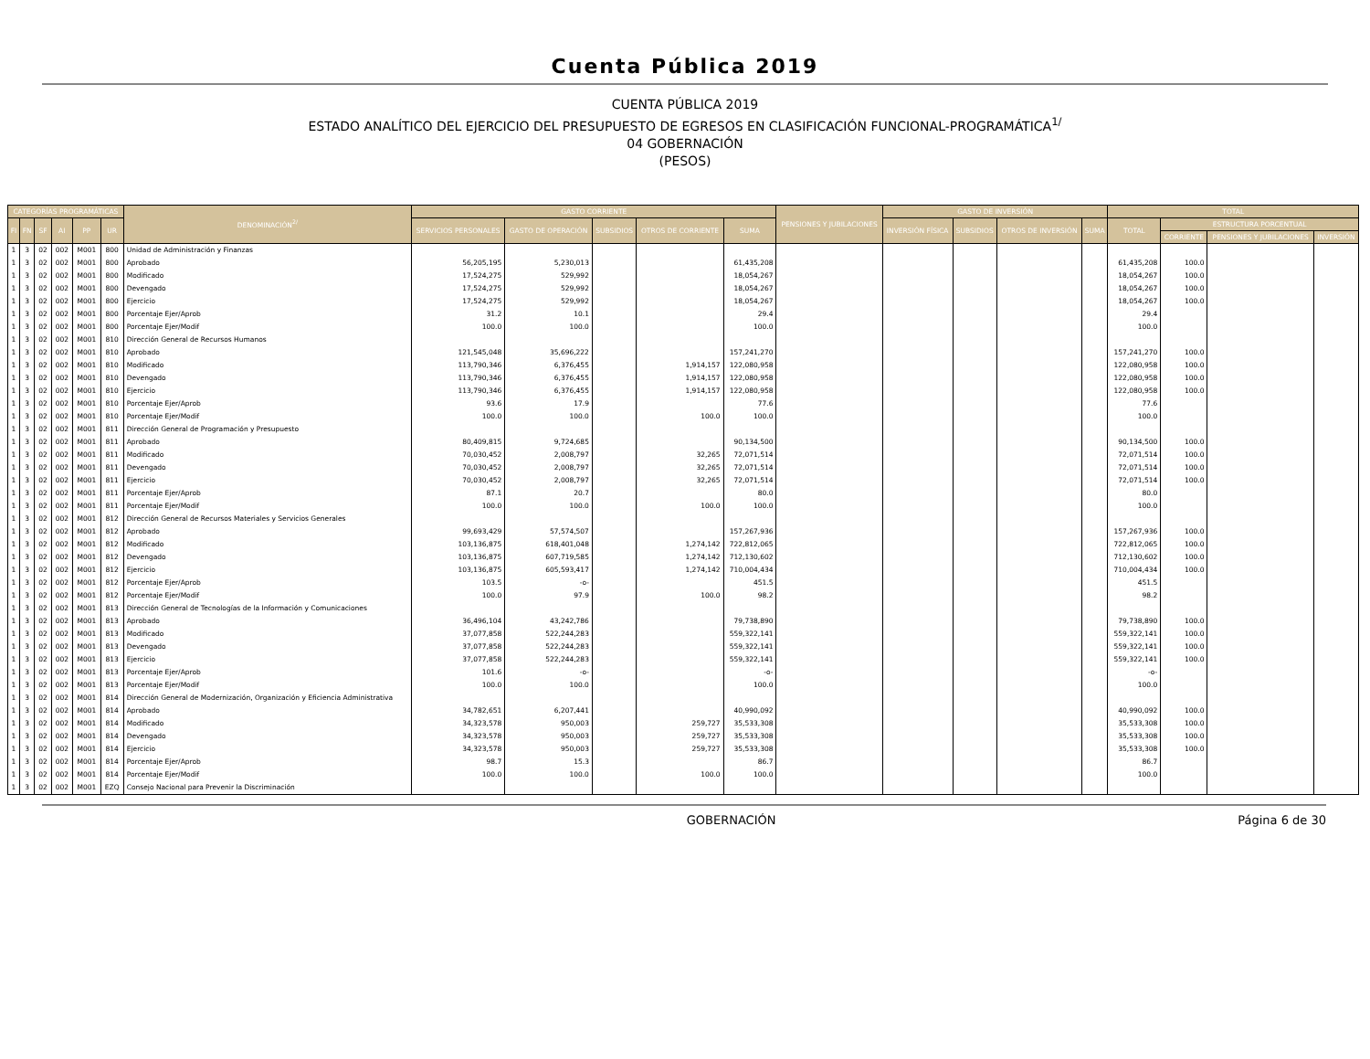Cuenta Pública 2019
CUENTA PÚBLICA 2019
ESTADO ANALÍTICO DEL EJERCICIO DEL PRESUPUESTO DE EGRESOS EN CLASIFICACIÓN FUNCIONAL-PROGRAMÁTICA<sup>1/</sup>
04 GOBERNACIÓN
(PESOS)
| CATEGORÍAS PROGRAMÁTICAS | | | | | | DENOMINACIÓN<sup>2/</sup> | GASTO CORRIENTE | | | | | PENSIONES Y JUBILACIONES | GASTO DE INVERSIÓN | | | | TOTAL | | | |
| --- | --- | --- | --- | --- | --- | --- | --- | --- | --- | --- | --- | --- | --- | --- | --- | --- | --- | --- | --- | --- |
| FI | FN | SF | AI | PP | UR | | SERVICIOS PERSONALES | GASTO DE OPERACIÓN | SUBSIDIOS | OTROS DE CORRIENTE | SUMA | | INVERSIÓN FÍSICA | SUBSIDIOS | OTROS DE INVERSIÓN | SUMA | TOTAL | ESTRUCTURA PORCENTUAL | | |
| | | | | | | | | | | | | | | | | | | CORRIENTE | PENSIONES Y JUBILACIONES | INVERSIÓN |
| 1 | 3 | 02 | 002 | M001 | 800 | Unidad de Administración y Finanzas | | | | | | | | | | | | | | |
| 1 | 3 | 02 | 002 | M001 | 800 | Aprobado | 56,205,195 | 5,230,013 | | | 61,435,208 | | | | | | 61,435,208 | 100.0 | | |
| 1 | 3 | 02 | 002 | M001 | 800 | Modificado | 17,524,275 | 529,992 | | | 18,054,267 | | | | | | 18,054,267 | 100.0 | | |
| 1 | 3 | 02 | 002 | M001 | 800 | Devengado | 17,524,275 | 529,992 | | | 18,054,267 | | | | | | 18,054,267 | 100.0 | | |
| 1 | 3 | 02 | 002 | M001 | 800 | Ejercicio | 17,524,275 | 529,992 | | | 18,054,267 | | | | | | 18,054,267 | 100.0 | | |
| 1 | 3 | 02 | 002 | M001 | 800 | Porcentaje Ejer/Aprob | 31.2 | 10.1 | | | 29.4 | | | | | | 29.4 | | | |
| 1 | 3 | 02 | 002 | M001 | 800 | Porcentaje Ejer/Modif | 100.0 | 100.0 | | | 100.0 | | | | | | 100.0 | | | |
| 1 | 3 | 02 | 002 | M001 | 810 | Dirección General de Recursos Humanos | | | | | | | | | | | | | | |
| 1 | 3 | 02 | 002 | M001 | 810 | Aprobado | 121,545,048 | 35,696,222 | | | 157,241,270 | | | | | | 157,241,270 | 100.0 | | |
| 1 | 3 | 02 | 002 | M001 | 810 | Modificado | 113,790,346 | 6,376,455 | | 1,914,157 | 122,080,958 | | | | | | 122,080,958 | 100.0 | | |
| 1 | 3 | 02 | 002 | M001 | 810 | Devengado | 113,790,346 | 6,376,455 | | 1,914,157 | 122,080,958 | | | | | | 122,080,958 | 100.0 | | |
| 1 | 3 | 02 | 002 | M001 | 810 | Ejercicio | 113,790,346 | 6,376,455 | | 1,914,157 | 122,080,958 | | | | | | 122,080,958 | 100.0 | | |
| 1 | 3 | 02 | 002 | M001 | 810 | Porcentaje Ejer/Aprob | 93.6 | 17.9 | | | 77.6 | | | | | | 77.6 | | | |
| 1 | 3 | 02 | 002 | M001 | 810 | Porcentaje Ejer/Modif | 100.0 | 100.0 | | 100.0 | 100.0 | | | | | | 100.0 | | | |
| 1 | 3 | 02 | 002 | M001 | 811 | Dirección General de Programación y Presupuesto | | | | | | | | | | | | | | |
| 1 | 3 | 02 | 002 | M001 | 811 | Aprobado | 80,409,815 | 9,724,685 | | | 90,134,500 | | | | | | 90,134,500 | 100.0 | | |
| 1 | 3 | 02 | 002 | M001 | 811 | Modificado | 70,030,452 | 2,008,797 | | 32,265 | 72,071,514 | | | | | | 72,071,514 | 100.0 | | |
| 1 | 3 | 02 | 002 | M001 | 811 | Devengado | 70,030,452 | 2,008,797 | | 32,265 | 72,071,514 | | | | | | 72,071,514 | 100.0 | | |
| 1 | 3 | 02 | 002 | M001 | 811 | Ejercicio | 70,030,452 | 2,008,797 | | 32,265 | 72,071,514 | | | | | | 72,071,514 | 100.0 | | |
| 1 | 3 | 02 | 002 | M001 | 811 | Porcentaje Ejer/Aprob | 87.1 | 20.7 | | | 80.0 | | | | | | 80.0 | | | |
| 1 | 3 | 02 | 002 | M001 | 811 | Porcentaje Ejer/Modif | 100.0 | 100.0 | | 100.0 | 100.0 | | | | | | 100.0 | | | |
| 1 | 3 | 02 | 002 | M001 | 812 | Dirección General de Recursos Materiales y Servicios Generales | | | | | | | | | | | | | | |
| 1 | 3 | 02 | 002 | M001 | 812 | Aprobado | 99,693,429 | 57,574,507 | | | 157,267,936 | | | | | | 157,267,936 | 100.0 | | |
| 1 | 3 | 02 | 002 | M001 | 812 | Modificado | 103,136,875 | 618,401,048 | | 1,274,142 | 722,812,065 | | | | | | 722,812,065 | 100.0 | | |
| 1 | 3 | 02 | 002 | M001 | 812 | Devengado | 103,136,875 | 607,719,585 | | 1,274,142 | 712,130,602 | | | | | | 712,130,602 | 100.0 | | |
| 1 | 3 | 02 | 002 | M001 | 812 | Ejercicio | 103,136,875 | 605,593,417 | | 1,274,142 | 710,004,434 | | | | | | 710,004,434 | 100.0 | | |
| 1 | 3 | 02 | 002 | M001 | 812 | Porcentaje Ejer/Aprob | 103.5 | -o- | | | 451.5 | | | | | | 451.5 | | | |
| 1 | 3 | 02 | 002 | M001 | 812 | Porcentaje Ejer/Modif | 100.0 | 97.9 | | 100.0 | 98.2 | | | | | | 98.2 | | | |
| 1 | 3 | 02 | 002 | M001 | 813 | Dirección General de Tecnologías de la Información y Comunicaciones | | | | | | | | | | | | | | |
| 1 | 3 | 02 | 002 | M001 | 813 | Aprobado | 36,496,104 | 43,242,786 | | | 79,738,890 | | | | | | 79,738,890 | 100.0 | | |
| 1 | 3 | 02 | 002 | M001 | 813 | Modificado | 37,077,858 | 522,244,283 | | | 559,322,141 | | | | | | 559,322,141 | 100.0 | | |
| 1 | 3 | 02 | 002 | M001 | 813 | Devengado | 37,077,858 | 522,244,283 | | | 559,322,141 | | | | | | 559,322,141 | 100.0 | | |
| 1 | 3 | 02 | 002 | M001 | 813 | Ejercicio | 37,077,858 | 522,244,283 | | | 559,322,141 | | | | | | 559,322,141 | 100.0 | | |
| 1 | 3 | 02 | 002 | M001 | 813 | Porcentaje Ejer/Aprob | 101.6 | -o- | | | -o- | | | | | | -o- | | | |
| 1 | 3 | 02 | 002 | M001 | 813 | Porcentaje Ejer/Modif | 100.0 | 100.0 | | | 100.0 | | | | | | 100.0 | | | |
| 1 | 3 | 02 | 002 | M001 | 814 | Dirección General de Modernización, Organización y Eficiencia Administrativa | | | | | | | | | | | | | | |
| 1 | 3 | 02 | 002 | M001 | 814 | Aprobado | 34,782,651 | 6,207,441 | | | 40,990,092 | | | | | | 40,990,092 | 100.0 | | |
| 1 | 3 | 02 | 002 | M001 | 814 | Modificado | 34,323,578 | 950,003 | | 259,727 | 35,533,308 | | | | | | 35,533,308 | 100.0 | | |
| 1 | 3 | 02 | 002 | M001 | 814 | Devengado | 34,323,578 | 950,003 | | 259,727 | 35,533,308 | | | | | | 35,533,308 | 100.0 | | |
| 1 | 3 | 02 | 002 | M001 | 814 | Ejercicio | 34,323,578 | 950,003 | | 259,727 | 35,533,308 | | | | | | 35,533,308 | 100.0 | | |
| 1 | 3 | 02 | 002 | M001 | 814 | Porcentaje Ejer/Aprob | 98.7 | 15.3 | | | 86.7 | | | | | | 86.7 | | | |
| 1 | 3 | 02 | 002 | M001 | 814 | Porcentaje Ejer/Modif | 100.0 | 100.0 | | 100.0 | 100.0 | | | | | | 100.0 | | | |
| 1 | 3 | 02 | 002 | M001 | EZQ | Consejo Nacional para Prevenir la Discriminación | | | | | | | | | | | | | | |
GOBERNACIÓN Página 6 de 30